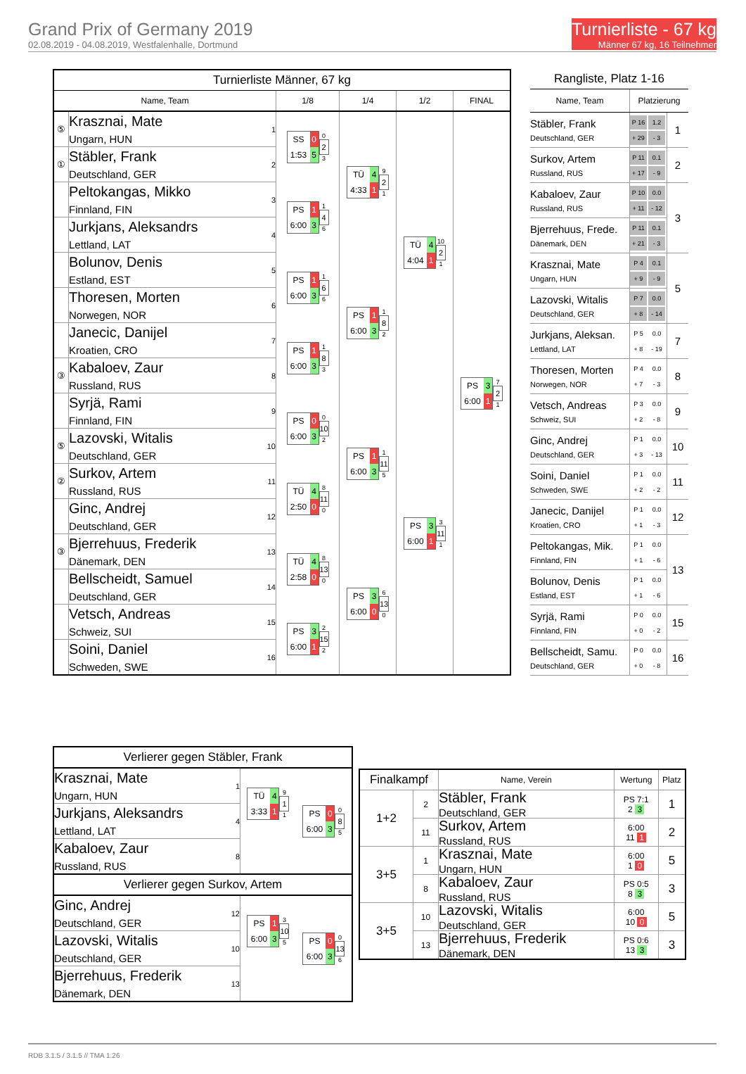Grand Prix of Germany 2019
02.08.2019 - 04.08.2019, Westfalenhalle, Dortmund
Turnierliste - 67 kg
Männer 67 kg, 16 Teilnehmer
| Turnierliste Männer, 67 kg | | | | | | |
| Name, Team | | | 1/8 | 1/4 | 1/2 | FINAL |
| ⑤ | Krasznai, Mate Ungarn, HUN | 1 | SS 0 1:53 5 0 2 3 | TÜ 4 4:33 1 9 2 1 | TÜ 4 4:04 1 10 2 1 | PS 3 6:00 1 7 2 1 |
| ① | Stäbler, Frank Deutschland, GER | 2 | | | | |
| | Peltokangas, Mikko Finnland, FIN | 3 | PS 1 6:00 3 1 4 6 | | | |
| | Jurkjans, Aleksandrs Lettland, LAT | 4 | | | | |
| | Bolunov, Denis Estland, EST | 5 | PS 1 6:00 3 1 6 6 | PS 1 6:00 3 1 8 2 | | |
| | Thoresen, Morten Norwegen, NOR | 6 | | | | |
| | Janecic, Danijel Kroatien, CRO | 7 | PS 1 6:00 3 1 8 3 | | | |
| ③ | Kabaloev, Zaur Russland, RUS | 8 | | | | |
| | Syrjä, Rami Finnland, FIN | 9 | PS 0 6:00 3 0 10 2 | PS 1 6:00 3 1 11 5 | PS 3 6:00 1 3 11 1 | |
| ⑤ | Lazovski, Witalis Deutschland, GER | 10 | | | | |
| ② | Surkov, Artem Russland, RUS | 11 | TÜ 4 2:50 0 8 11 0 | | | |
| | Ginc, Andrej Deutschland, GER | 12 | | | | |
| ③ | Bjerrehuus, Frederik Dänemark, DEN | 13 | TÜ 4 2:58 0 8 13 0 | PS 3 6:00 0 6 13 0 | | |
| | Bellscheidt, Samuel Deutschland, GER | 14 | | | | |
| | Vetsch, Andreas Schweiz, SUI | 15 | PS 3 6:00 1 2 15 2 | | | |
| | Soini, Daniel Schweden, SWE | 16 | | | | |
| Rangliste, Platz 1-16 | | |
| Name, Team | Platzierung | |
| Stäbler, Frank Deutschland, GER | P 16 1.2 + 29 - 3 | 1 |
| Surkov, Artem Russland, RUS | P 11 0.1 + 17 - 9 | 2 |
| Kabaloev, Zaur Russland, RUS | P 10 0.0 + 11 - 12 | 3 |
| Bjerrehuus, Frede. Dänemark, DEN | P 11 0.1 + 21 - 3 | |
| Krasznai, Mate Ungarn, HUN | P 4 0.1 + 9 - 9 | 5 |
| Lazovski, Witalis Deutschland, GER | P 7 0.0 + 8 - 14 | |
| Jurkjans, Aleksan. Lettland, LAT | P 5 0.0 + 8 - 19 | 7 |
| Thoresen, Morten Norwegen, NOR | P 4 0.0 + 7 - 3 | 8 |
| Vetsch, Andreas Schweiz, SUI | P 3 0.0 + 2 - 8 | 9 |
| Ginc, Andrej Deutschland, GER | P 1 0.0 + 3 - 13 | 10 |
| Soini, Daniel Schweden, SWE | P 1 0.0 + 2 - 2 | 11 |
| Janecic, Danijel Kroatien, CRO | P 1 0.0 + 1 - 3 | 12 |
| Peltokangas, Mik. Finnland, FIN | P 1 0.0 + 1 - 6 | 13 |
| Bolunov, Denis Estland, EST | P 1 0.0 + 1 - 6 | |
| Syrjä, Rami Finnland, FIN | P 0 0.0 + 0 - 2 | 15 |
| Bellscheidt, Samu. Deutschland, GER | P 0 0.0 + 0 - 8 | 16 |
| Verlierer gegen Stäbler, Frank | | | |
| Krasznai, Mate Ungarn, HUN | 1 | TÜ 4 3:33 1 9 1 1 | PS 0 6:00 3 0 8 5 |
| Jurkjans, Aleksandrs Lettland, LAT | 4 | | |
| Kabaloev, Zaur Russland, RUS | 8 | | |
| Verlierer gegen Surkov, Artem | | | |
| Ginc, Andrej Deutschland, GER | 12 | PS 1 6:00 3 3 10 5 | PS 0 6:00 3 0 13 6 |
| Lazovski, Witalis Deutschland, GER | 10 | | |
| Bjerrehuus, Frederik Dänemark, DEN | 13 | | |
| Finalkampf | | Name, Verein | Wertung | Platz |
| --- | --- | --- | --- | --- |
| 1+2 | 2 | Stäbler, Frank Deutschland, GER | PS 7:1 2 3 | 1 |
| | 11 | Surkov, Artem Russland, RUS | 6:00 11 1 | 2 |
| 3+5 | 1 | Krasznai, Mate Ungarn, HUN | 6:00 1 0 | 5 |
| | 8 | Kabaloev, Zaur Russland, RUS | PS 0:5 8 3 | 3 |
| 3+5 | 10 | Lazovski, Witalis Deutschland, GER | 6:00 10 0 | 5 |
| | 13 | Bjerrehuus, Frederik Dänemark, DEN | PS 0:6 13 3 | 3 |
RDB 3.1.5 / 3.1.5 // TMA 1.26